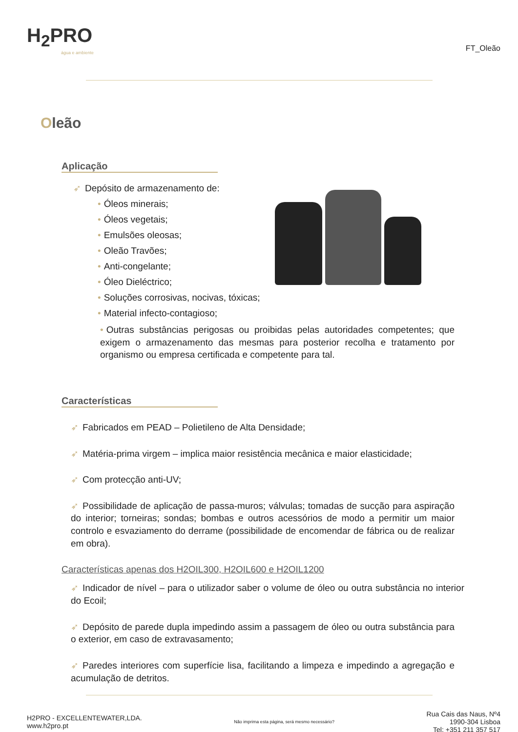H<sub>2</sub>PRO
água e ambiente
FT_Oleão
Oleão
Aplicação
➶ Depósito de armazenamento de:
• Óleos minerais;
• Óleos vegetais;
• Emulsões oleosas;
• Oleão Travões;
• Anti-congelante;
• Óleo Dieléctrico;
• Soluções corrosivas, nocivas, tóxicas;
• Material infecto-contagioso;
• Outras substâncias perigosas ou proibidas pelas autoridades competentes; que exigem o armazenamento das mesmas para posterior recolha e tratamento por organismo ou empresa certificada e competente para tal.
Características
➶ Fabricados em PEAD – Polietileno de Alta Densidade;
➶ Matéria-prima virgem – implica maior resistência mecânica e maior elasticidade;
➶ Com protecção anti-UV;
➶ Possibilidade de aplicação de passa-muros; válvulas; tomadas de sucção para aspiração do interior; torneiras; sondas; bombas e outros acessórios de modo a permitir um maior controlo e esvaziamento do derrame (possibilidade de encomendar de fábrica ou de realizar em obra).
Características apenas dos H2OIL300, H2OIL600 e H2OIL1200
➶ Indicador de nível – para o utilizador saber o volume de óleo ou outra substância no interior do Ecoil;
➶ Depósito de parede dupla impedindo assim a passagem de óleo ou outra substância para o exterior, em caso de extravasamento;
➶ Paredes interiores com superfície lisa, facilitando a limpeza e impedindo a agregação e acumulação de detritos.
H2PRO - EXCELLENTEWATER,LDA.
www.h2pro.pt
Não imprima esta página, será mesmo necessário?
Rua Cais das Naus, Nº4
1990-304 Lisboa
Tel: +351 211 357 517